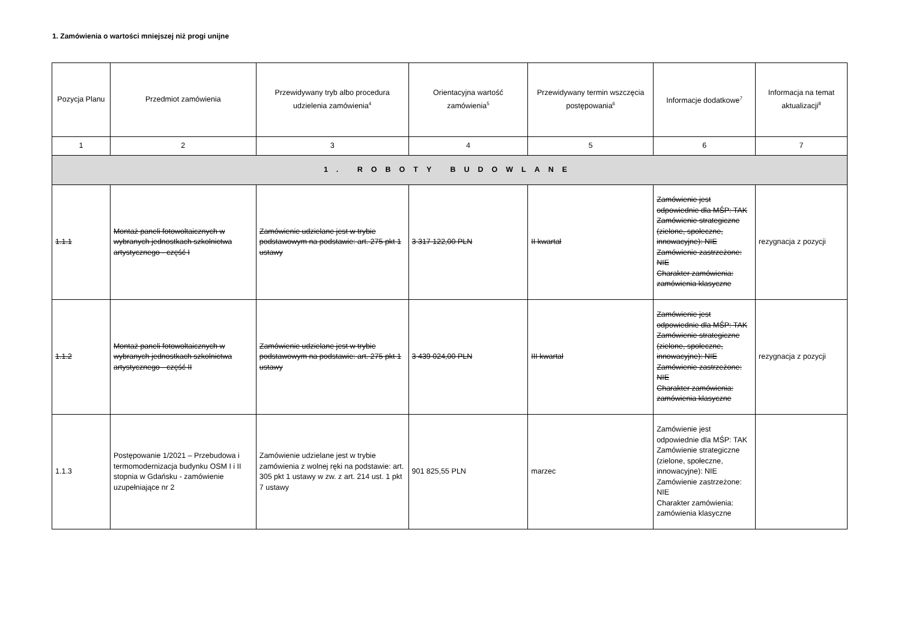1. Zamówienia o wartości mniejszej niż progi unijne
| Pozycja Planu | Przedmiot zamówienia | Przewidywany tryb albo procedura udzielenia zamówienia<sup>4</sup> | Orientacyjna wartość zamówienia<sup>5</sup> | Przewidywany termin wszczęcia postępowania<sup>6</sup> | Informacje dodatkowe<sup>7</sup> | Informacja na temat aktualizacji<sup>8</sup> |
| --- | --- | --- | --- | --- | --- | --- |
| 1 | 2 | 3 | 4 | 5 | 6 | 7 |
| 1. ROBOTY BUDOWLANE | | | | | | |
| 1.1.1 | Montaż paneli fotowoltaicznych w wybranych jednostkach szkolnictwa artystycznego - część I | Zamówienie udzielane jest w trybie podstawowym na podstawie: art. 275 pkt 1 ustawy | 3 317 122,00 PLN | II kwartał | Zamówienie jest odpowiednie dla MŚP: TAK Zamówienie strategiczne (zielone, społeczne, innowacyjne): NIE Zamówienie zastrzeżone: NIE Charakter zamówienia: zamówienia klasyczne | rezygnacja z pozycji |
| 1.1.2 | Montaż paneli fotowoltaicznych w wybranych jednostkach szkolnictwa artystycznego - część II | Zamówienie udzielane jest w trybie podstawowym na podstawie: art. 275 pkt 1 ustawy | 3 439 024,00 PLN | III kwartał | Zamówienie jest odpowiednie dla MŚP: TAK Zamówienie strategiczne (zielone, społeczne, innowacyjne): NIE Zamówienie zastrzeżone: NIE Charakter zamówienia: zamówienia klasyczne | rezygnacja z pozycji |
| 1.1.3 | Postępowanie 1/2021 – Przebudowa i termomodernizacja budynku OSM I i II stopnia w Gdańsku - zamówienie uzupełniające nr 2 | Zamówienie udzielane jest w trybie zamówienia z wolnej ręki na podstawie: art. 305 pkt 1 ustawy w zw. z art. 214 ust. 1 pkt 7 ustawy | 901 825,55 PLN | marzec | Zamówienie jest odpowiednie dla MŚP: TAK Zamówienie strategiczne (zielone, społeczne, innowacyjne): NIE Zamówienie zastrzeżone: NIE Charakter zamówienia: zamówienia klasyczne | |